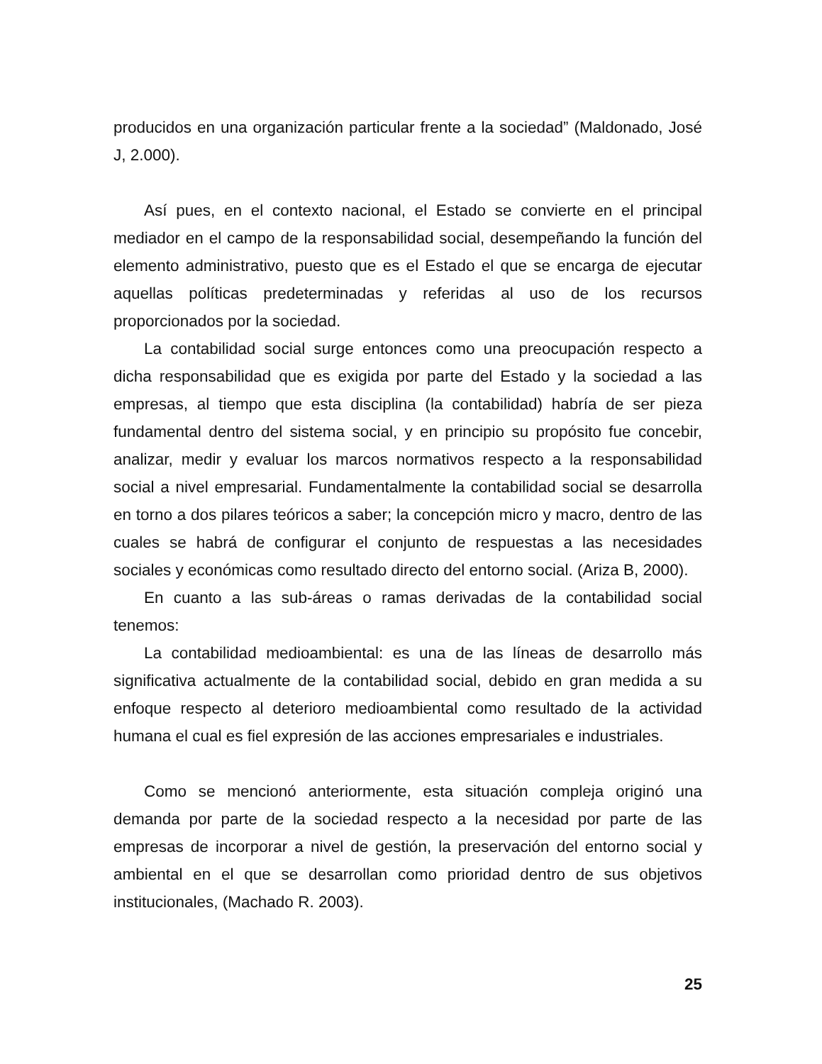producidos en una organización particular frente a la sociedad” (Maldonado, José J, 2.000).
Así pues, en el contexto nacional, el Estado se convierte en el principal mediador en el campo de la responsabilidad social, desempeñando la función del elemento administrativo, puesto que es el Estado el que se encarga de ejecutar aquellas políticas predeterminadas y referidas al uso de los recursos proporcionados por la sociedad.
La contabilidad social surge entonces como una preocupación respecto a dicha responsabilidad que es exigida por parte del Estado y la sociedad a las empresas, al tiempo que esta disciplina (la contabilidad) habría de ser pieza fundamental dentro del sistema social, y en principio su propósito fue concebir, analizar, medir y evaluar los marcos normativos respecto a la responsabilidad social a nivel empresarial. Fundamentalmente la contabilidad social se desarrolla en torno a dos pilares teóricos a saber; la concepción micro y macro, dentro de las cuales se habrá de configurar el conjunto de respuestas a las necesidades sociales y económicas como resultado directo del entorno social. (Ariza B, 2000).
En cuanto a las sub-áreas o ramas derivadas de la contabilidad social tenemos:
La contabilidad medioambiental: es una de las líneas de desarrollo más significativa actualmente de la contabilidad social, debido en gran medida a su enfoque respecto al deterioro medioambiental como resultado de la actividad humana el cual es fiel expresión de las acciones empresariales e industriales.
Como se mencionó anteriormente, esta situación compleja originó una demanda por parte de la sociedad respecto a la necesidad por parte de las empresas de incorporar a nivel de gestión, la preservación del entorno social y ambiental en el que se desarrollan como prioridad dentro de sus objetivos institucionales, (Machado R. 2003).
25